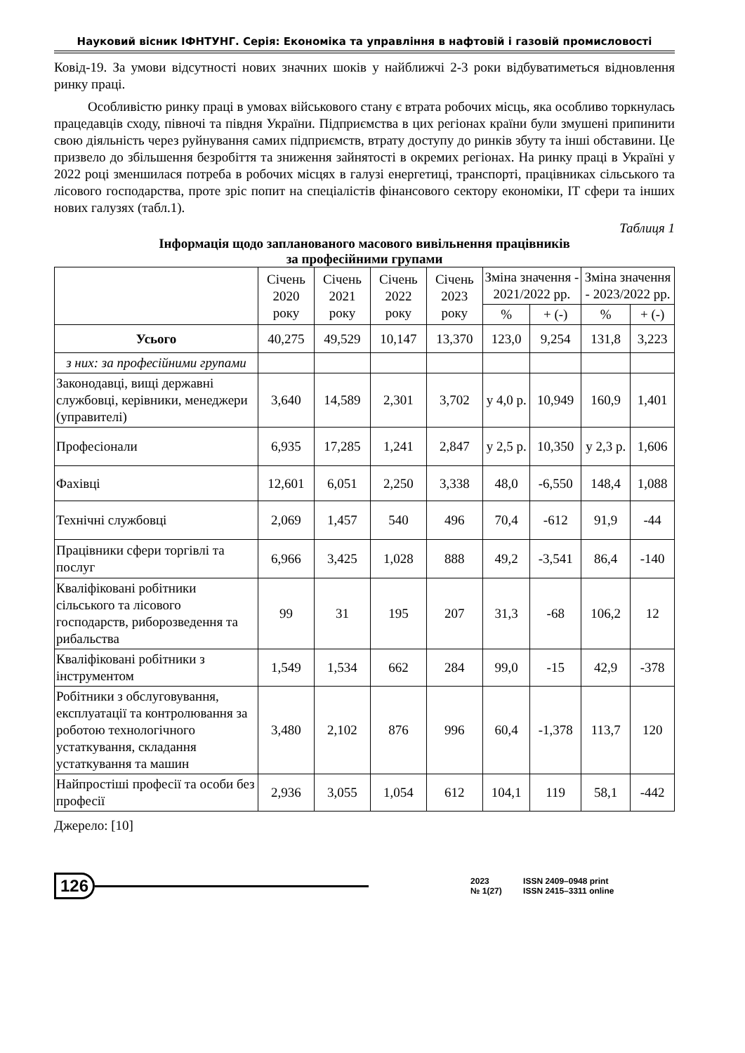Науковий вісник ІФНТУНГ. Серія: Економіка та управління в нафтовій і газовій промисловості
Ковід-19. За умови відсутності нових значних шоків у найближчі 2-3 роки відбуватиметься відновлення ринку праці.
Особливістю ринку праці в умовах військового стану є втрата робочих місць, яка особливо торкнулась працедавців сходу, півночі та півдня України. Підприємства в цих регіонах країни були змушені припинити свою діяльність через руйнування самих підприємств, втрату доступу до ринків збуту та інші обставини. Це призвело до збільшення безробіття та зниження зайнятості в окремих регіонах. На ринку праці в Україні у 2022 році зменшилася потреба в робочих місцях в галузі енергетиці, транспорті, працівниках сільського та лісового господарства, проте зріс попит на спеціалістів фінансового сектору економіки, ІТ сфери та інших нових галузях (табл.1).
Таблиця 1
Інформація щодо запланованого масового вивільнення працівників
за професійними групами
| | Січень 2020 року | Січень 2021 року | Січень 2022 року | Січень 2023 року | Зміна значення - 2021/2022 рр. | | Зміна значення - 2023/2022 рр. | |
| --- | --- | --- | --- | --- | --- | --- | --- | --- |
| | | | | | % | + (-) | % | + (-) |
| Усього | 40,275 | 49,529 | 10,147 | 13,370 | 123,0 | 9,254 | 131,8 | 3,223 |
| з них: за професійними групами | | | | | | | | |
| Законодавці, вищі державні службовці, керівники, менеджери (управителі) | 3,640 | 14,589 | 2,301 | 3,702 | у 4,0 р. | 10,949 | 160,9 | 1,401 |
| Професіонали | 6,935 | 17,285 | 1,241 | 2,847 | у 2,5 р. | 10,350 | у 2,3 р. | 1,606 |
| Фахівці | 12,601 | 6,051 | 2,250 | 3,338 | 48,0 | -6,550 | 148,4 | 1,088 |
| Технічні службовці | 2,069 | 1,457 | 540 | 496 | 70,4 | -612 | 91,9 | -44 |
| Працівники сфери торгівлі та послуг | 6,966 | 3,425 | 1,028 | 888 | 49,2 | -3,541 | 86,4 | -140 |
| Кваліфіковані робітники сільського та лісового господарств, риборозведення та рибальства | 99 | 31 | 195 | 207 | 31,3 | -68 | 106,2 | 12 |
| Кваліфіковані робітники з інструментом | 1,549 | 1,534 | 662 | 284 | 99,0 | -15 | 42,9 | -378 |
| Робітники з обслуговування, експлуатації та контролювання за роботою технологічного устаткування, складання устаткування та машин | 3,480 | 2,102 | 876 | 996 | 60,4 | -1,378 | 113,7 | 120 |
| Найпростіші професії та особи без професії | 2,936 | 3,055 | 1,054 | 612 | 104,1 | 119 | 58,1 | -442 |
Джерело: [10]
126
2023 ISSN 2409–0948 print № 1(27) ISSN 2415–3311 online